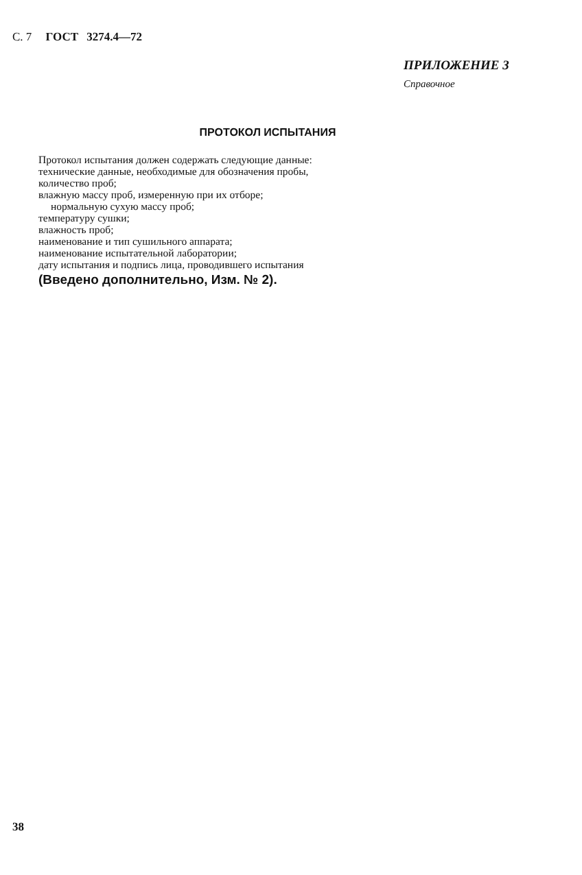С. 7 ГОСТ 3274.4—72
ПРИЛОЖЕНИЕ 3
Справочное
ПРОТОКОЛ ИСПЫТАНИЯ
Протокол испытания должен содержать следующие данные:
технические данные, необходимые для обозначения пробы,
количество проб;
влажную массу проб, измеренную при их отборе;
нормальную сухую массу проб;
температуру сушки;
влажность проб;
наименование и тип сушильного аппарата;
наименование испытательной лаборатории;
дату испытания и подпись лица, проводившего испытания
(Введено дополнительно, Изм. № 2).
38